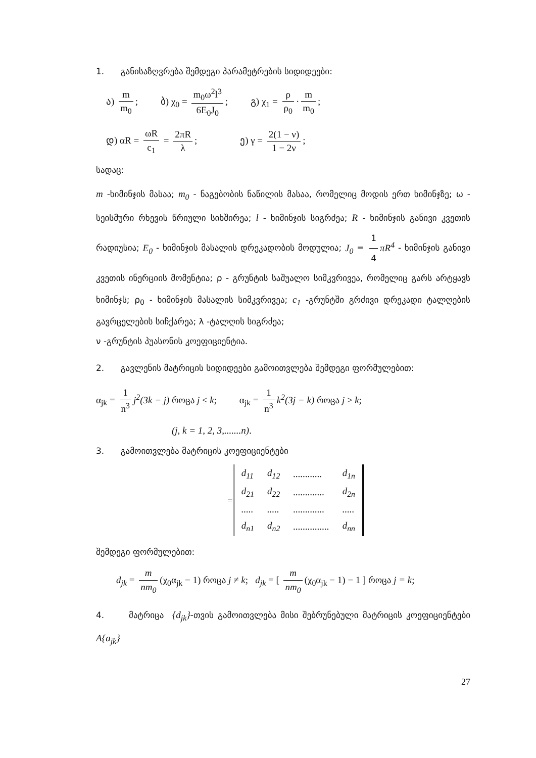1. განისაზღვრება შემდეგი პარამეტრების სიდიდეები:
ა) m m<sub>0</sub>; ბ) χ<sub>0</sub> = m<sub>0</sub>ω<sup>2</sup>l<sup>3</sup> 6E<sub>0</sub>J<sub>0</sub>; გ) χ<sub>1</sub> = ρ ρ<sub>0</sub> · m m<sub>0</sub>;
დ) αR = ωR c<sub>1</sub> = 2πR λ; ე) γ = 2(1 − ν) 1 − 2ν;
სადაც:
m -ხიმინჯის მასაა; m<sub>0</sub> - ნაგებობის ნაწილის მასაა, რომელიც მოდის ერთ ხიმინჯზე; ω - სეისმური რხევის წრიული სიხშირეა; l - ხიმინჯის სიგრძეა; R - ხიმინჯის განივი კვეთის რადიუსია; E<sub>0</sub> - ხიმინჯის მასალის დრეკადობის მოდულია; J<sub>0</sub> = 1 4 πR<sup>4</sup> - ხიმინჯის განივი კვეთის ინერციის მომენტია; ρ - გრუნტის საშუალო სიმკვრივეა, რომელიც გარს არტყავს ხიმინჯს; ρ<sub>0</sub> - ხიმინჯის მასალის სიმკვრივეა; c<sub>1</sub> -გრუნტში გრძივი დრეკადი ტალღების გავრცელების სიჩქარეა; λ -ტალღის სიგრძეა;
ν -გრუნტის პუასონის კოეფიციენტია.
2. გავლენის მატრიცის სიდიდეები გამოითვლება შემდეგი ფორმულებით:
α<sub>jk</sub> = 1 n<sup>3</sup> j<sup>2</sup>(3k − j) როცა j ≤ k; α<sub>jk</sub> = 1 n<sup>3</sup> k<sup>2</sup>(3j − k) როცა j ≥ k;
(j, k = 1, 2, 3,.......n).
3. გამოითვლება მატრიცის კოეფიციენტები
=
| d<sub>11</sub> | d<sub>12</sub> | ............ | d<sub>1n</sub> |
| d<sub>21</sub> | d<sub>22</sub> | ............. | d<sub>2n</sub> |
| ..... | ..... | ............. | ..... |
| d<sub>n1</sub> | d<sub>n2</sub> | ............... | d<sub>nn</sub> |
შემდეგი ფორმულებით:
d<sub>jk</sub> = m nm<sub>0</sub> (χ<sub>0</sub>α<sub>jk</sub> − 1) როცა j ≠ k; d<sub>jk</sub> = [ m nm<sub>0</sub> (χ<sub>0</sub>α<sub>jk</sub> − 1) − 1 ] როცა j = k;
4. მატრიცა {d<sub>jk</sub>}-თვის გამოითვლება მისი შებრუნებული მატრიცის კოეფიციენტები A{a<sub>jk</sub>}
27